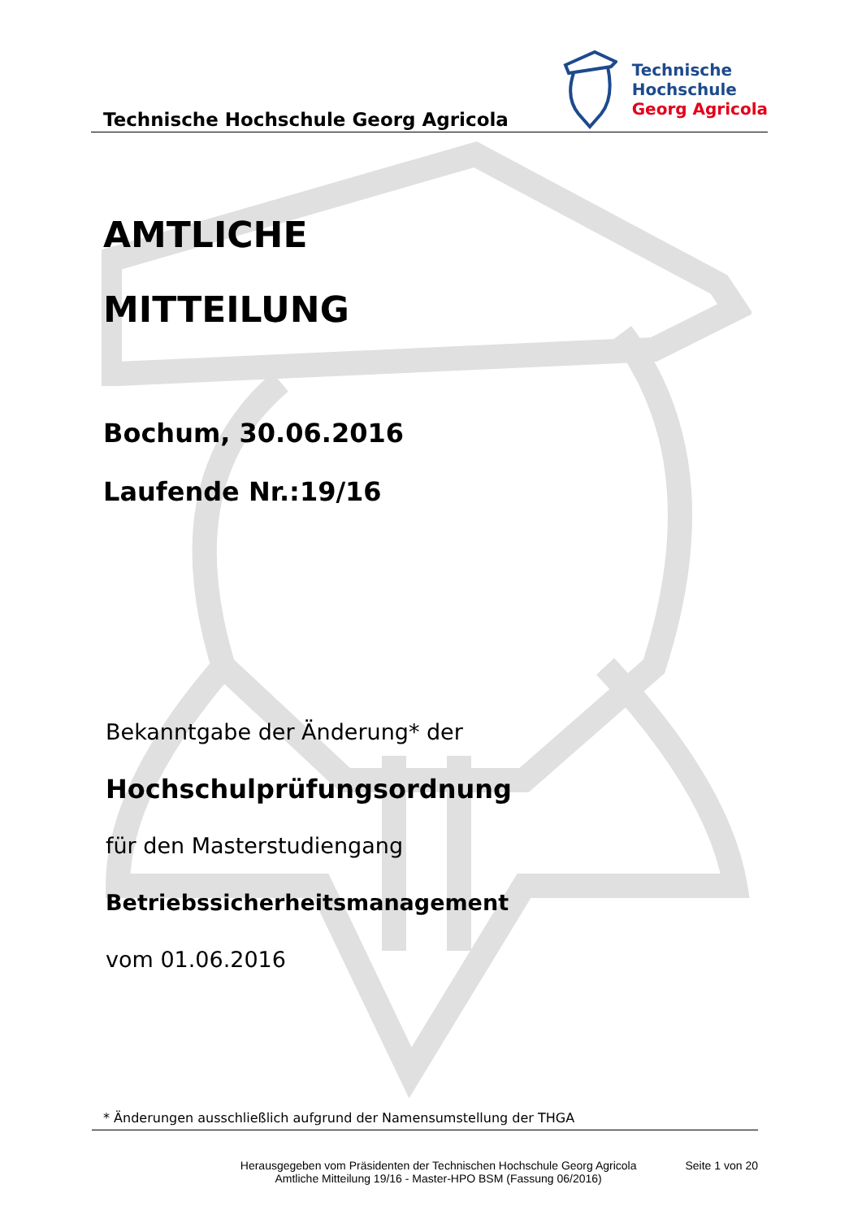Technische Hochschule Georg Agricola
Technische
Hochschule
Georg Agricola
AMTLICHE
MITTEILUNG
Bochum, 30.06.2016
Laufende Nr.:19/16
Bekanntgabe der Änderung* der
Hochschulprüfungsordnung
für den Masterstudiengang
Betriebssicherheitsmanagement
vom 01.06.2016
* Änderungen ausschließlich aufgrund der Namensumstellung der THGA
Herausgegeben vom Präsidenten der Technischen Hochschule Georg Agricola
Amtliche Mitteilung 19/16 - Master-HPO BSM (Fassung 06/2016)
Seite 1 von 20